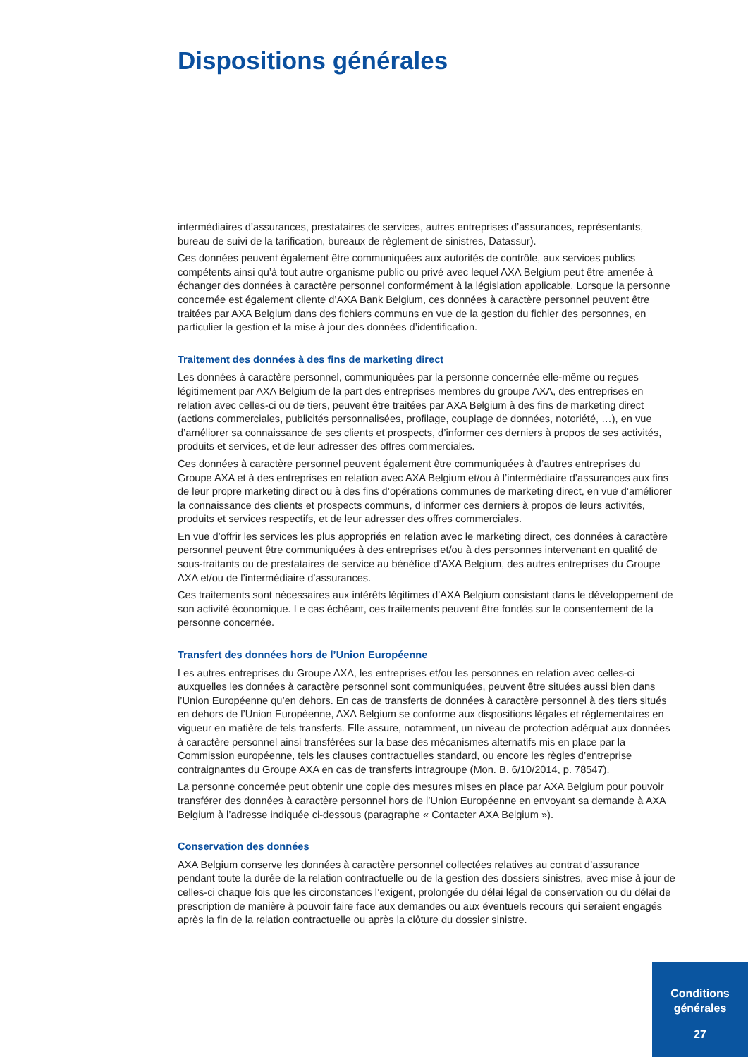Dispositions générales
intermédiaires d’assurances, prestataires de services, autres entreprises d’assurances, représentants, bureau de suivi de la tarification, bureaux de règlement de sinistres, Datassur).
Ces données peuvent également être communiquées aux autorités de contrôle, aux services publics compétents ainsi qu’à tout autre organisme public ou privé avec lequel AXA Belgium peut être amenée à échanger des données à caractère personnel conformément à la législation applicable. Lorsque la personne concernée est également cliente d’AXA Bank Belgium, ces données à caractère personnel peuvent être traitées par AXA Belgium dans des fichiers communs en vue de la gestion du fichier des personnes, en particulier la gestion et la mise à jour des données d’identification.
Traitement des données à des fins de marketing direct
Les données à caractère personnel, communiquées par la personne concernée elle-même ou reçues légitimement par AXA Belgium de la part des entreprises membres du groupe AXA, des entreprises en relation avec celles-ci ou de tiers, peuvent être traitées par AXA Belgium à des fins de marketing direct (actions commerciales, publicités personnalisées, profilage, couplage de données, notoriété, …), en vue d’améliorer sa connaissance de ses clients et prospects, d’informer ces derniers à propos de ses activités, produits et services, et de leur adresser des offres commerciales.
Ces données à caractère personnel peuvent également être communiquées à d’autres entreprises du Groupe AXA et à des entreprises en relation avec AXA Belgium et/ou à l’intermédiaire d’assurances aux fins de leur propre marketing direct ou à des fins d’opérations communes de marketing direct, en vue d’améliorer la connaissance des clients et prospects communs, d’informer ces derniers à propos de leurs activités, produits et services respectifs, et de leur adresser des offres commerciales.
En vue d’offrir les services les plus appropriés en relation avec le marketing direct, ces données à caractère personnel peuvent être communiquées à des entreprises et/ou à des personnes intervenant en qualité de sous-traitants ou de prestataires de service au bénéfice d’AXA Belgium, des autres entreprises du Groupe AXA et/ou de l’intermédiaire d’assurances.
Ces traitements sont nécessaires aux intérêts légitimes d’AXA Belgium consistant dans le développement de son activité économique. Le cas échéant, ces traitements peuvent être fondés sur le consentement de la personne concernée.
Transfert des données hors de l’Union Européenne
Les autres entreprises du Groupe AXA, les entreprises et/ou les personnes en relation avec celles-ci auxquelles les données à caractère personnel sont communiquées, peuvent être situées aussi bien dans l’Union Européenne qu’en dehors. En cas de transferts de données à caractère personnel à des tiers situés en dehors de l’Union Européenne, AXA Belgium se conforme aux dispositions légales et réglementaires en vigueur en matière de tels transferts. Elle assure, notamment, un niveau de protection adéquat aux données à caractère personnel ainsi transférées sur la base des mécanismes alternatifs mis en place par la Commission européenne, tels les clauses contractuelles standard, ou encore les règles d’entreprise contraignantes du Groupe AXA en cas de transferts intragroupe (Mon. B. 6/10/2014, p. 78547).
La personne concernée peut obtenir une copie des mesures mises en place par AXA Belgium pour pouvoir transférer des données à caractère personnel hors de l’Union Européenne en envoyant sa demande à AXA Belgium à l’adresse indiquée ci-dessous (paragraphe « Contacter AXA Belgium »).
Conservation des données
AXA Belgium conserve les données à caractère personnel collectées relatives au contrat d’assurance pendant toute la durée de la relation contractuelle ou de la gestion des dossiers sinistres, avec mise à jour de celles-ci chaque fois que les circonstances l’exigent, prolongée du délai légal de conservation ou du délai de prescription de manière à pouvoir faire face aux demandes ou aux éventuels recours qui seraient engagés après la fin de la relation contractuelle ou après la clôture du dossier sinistre.
Conditions
générales
27